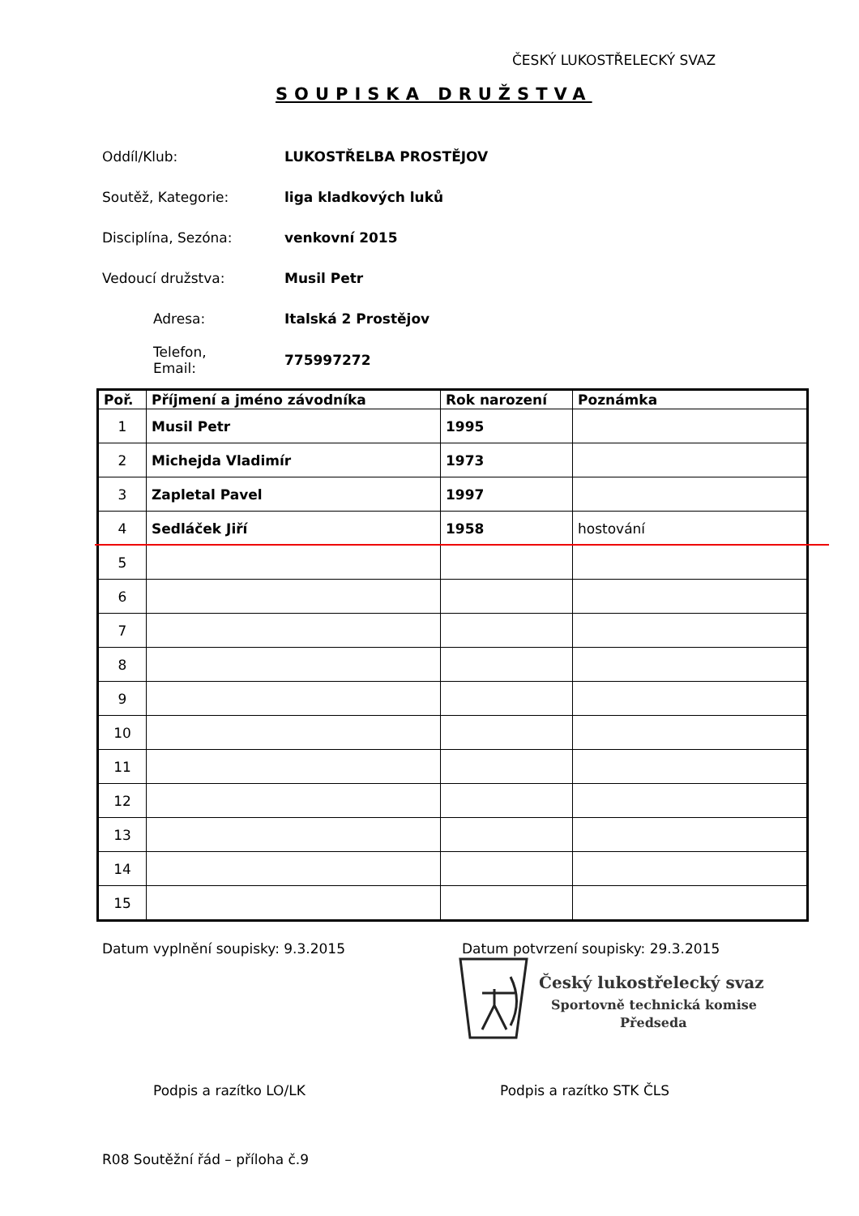ČESKÝ LUKOSTŘELECKÝ SVAZ
SOUPISKA DRUŽSTVA
Oddíl/Klub: LUKOSTŘELBA PROSTĚJOV
Soutěž, Kategorie: liga kladkových luků
Disciplína, Sezóna: venkovní 2015
Vedoucí družstva: Musil Petr
Adresa: Italská 2 Prostějov
Telefon,
Email: 775997272
| Poř. | Příjmení a jméno závodníka | Rok narození | Poznámka |
| --- | --- | --- | --- |
| 1 | Musil Petr | 1995 | |
| 2 | Michejda Vladimír | 1973 | |
| 3 | Zapletal Pavel | 1997 | |
| 4 | Sedláček Jiří | 1958 | hostování |
| 5 | | | |
| 6 | | | |
| 7 | | | |
| 8 | | | |
| 9 | | | |
| 10 | | | |
| 11 | | | |
| 12 | | | |
| 13 | | | |
| 14 | | | |
| 15 | | | |
Datum vyplnění soupisky: 9.3.2015
Datum potvrzení soupisky: 29.3.2015
Český lukostřelecký svaz
Sportovně technická komise
Předseda
Podpis a razítko LO/LK Podpis a razítko STK ČLS
R08 Soutěžní řád – příloha č.9